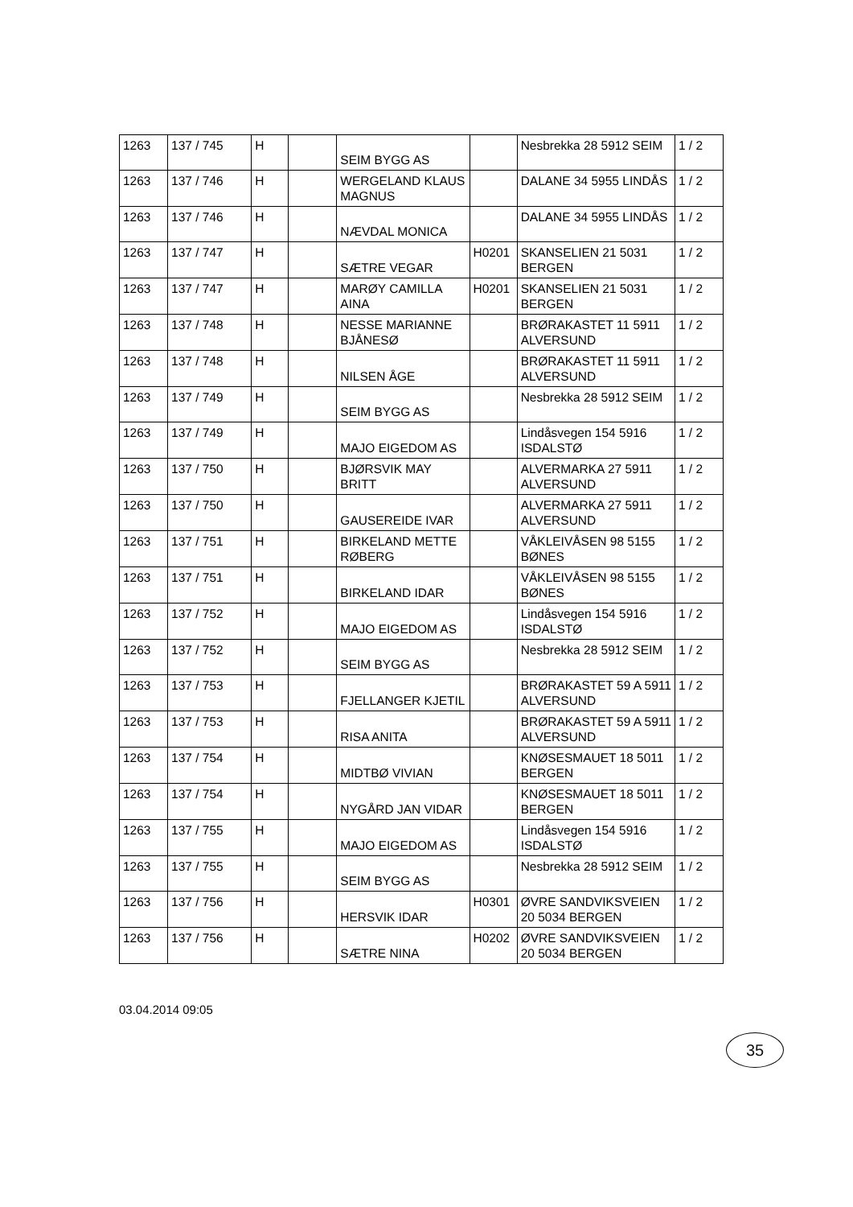| 1263 | 137 / 745 | H | | SEIM BYGG AS | | Nesbrekka 28 5912 SEIM | 1 / 2 |
| 1263 | 137 / 746 | H | | WERGELAND KLAUS MAGNUS | | DALANE 34 5955 LINDÅS | 1 / 2 |
| 1263 | 137 / 746 | H | | NÆVDAL MONICA | | DALANE 34 5955 LINDÅS | 1 / 2 |
| 1263 | 137 / 747 | H | | SÆTRE VEGAR | H0201 | SKANSELIEN 21 5031 BERGEN | 1 / 2 |
| 1263 | 137 / 747 | H | | MARØY CAMILLA AINA | H0201 | SKANSELIEN 21 5031 BERGEN | 1 / 2 |
| 1263 | 137 / 748 | H | | NESSE MARIANNE BJÅNESØ | | BRØRAKASTET 11 5911 ALVERSUND | 1 / 2 |
| 1263 | 137 / 748 | H | | NILSEN ÅGE | | BRØRAKASTET 11 5911 ALVERSUND | 1 / 2 |
| 1263 | 137 / 749 | H | | SEIM BYGG AS | | Nesbrekka 28 5912 SEIM | 1 / 2 |
| 1263 | 137 / 749 | H | | MAJO EIGEDOM AS | | Lindåsvegen 154 5916 ISDALSTØ | 1 / 2 |
| 1263 | 137 / 750 | H | | BJØRSVIK MAY BRITT | | ALVERMARKA 27 5911 ALVERSUND | 1 / 2 |
| 1263 | 137 / 750 | H | | GAUSEREIDE IVAR | | ALVERMARKA 27 5911 ALVERSUND | 1 / 2 |
| 1263 | 137 / 751 | H | | BIRKELAND METTE RØBERG | | VÅKLEIVÅSEN 98 5155 BØNES | 1 / 2 |
| 1263 | 137 / 751 | H | | BIRKELAND IDAR | | VÅKLEIVÅSEN 98 5155 BØNES | 1 / 2 |
| 1263 | 137 / 752 | H | | MAJO EIGEDOM AS | | Lindåsvegen 154 5916 ISDALSTØ | 1 / 2 |
| 1263 | 137 / 752 | H | | SEIM BYGG AS | | Nesbrekka 28 5912 SEIM | 1 / 2 |
| 1263 | 137 / 753 | H | | FJELLANGER KJETIL | | BRØRAKASTET 59 A 5911 ALVERSUND | 1 / 2 |
| 1263 | 137 / 753 | H | | RISA ANITA | | BRØRAKASTET 59 A 5911 ALVERSUND | 1 / 2 |
| 1263 | 137 / 754 | H | | MIDTBØ VIVIAN | | KNØSESMAUET 18 5011 BERGEN | 1 / 2 |
| 1263 | 137 / 754 | H | | NYGÅRD JAN VIDAR | | KNØSESMAUET 18 5011 BERGEN | 1 / 2 |
| 1263 | 137 / 755 | H | | MAJO EIGEDOM AS | | Lindåsvegen 154 5916 ISDALSTØ | 1 / 2 |
| 1263 | 137 / 755 | H | | SEIM BYGG AS | | Nesbrekka 28 5912 SEIM | 1 / 2 |
| 1263 | 137 / 756 | H | | HERSVIK IDAR | H0301 | ØVRE SANDVIKSVEIEN 20 5034 BERGEN | 1 / 2 |
| 1263 | 137 / 756 | H | | SÆTRE NINA | H0202 | ØVRE SANDVIKSVEIEN 20 5034 BERGEN | 1 / 2 |
03.04.2014 09:05
35